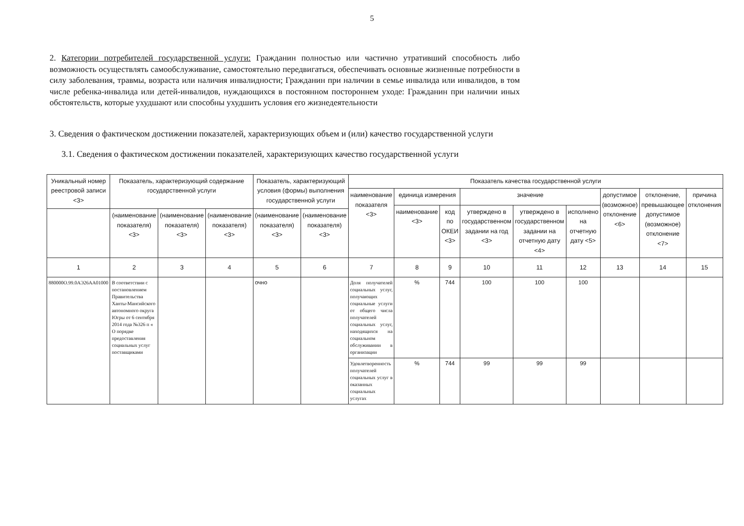5
2. Категории потребителей государственной услуги: Гражданин полностью или частично утративший способность либо возможность осуществлять самообслуживание, самостоятельно передвигаться, обеспечивать основные жизненные потребности в силу заболевания, травмы, возраста или наличия инвалидности; Гражданин при наличии в семье инвалида или инвалидов, в том числе ребенка-инвалида или детей-инвалидов, нуждающихся в постоянном постороннем уходе: Гражданин при наличии иных обстоятельств, которые ухудшают или способны ухудшить условия его жизнедеятельности
3. Сведения о фактическом достижении показателей, характеризующих объем и (или) качество государственной услуги
3.1. Сведения о фактическом достижении показателей, характеризующих качество государственной услуги
| Уникальный номер реестровой записи <3> | Показатель, характеризующий содержание государственной услуги | | | Показатель, характеризующий условия (формы) выполнения государственной услуги | | Показатель качества государственной услуги | | | | | | | | |
| --- | --- | --- | --- | --- | --- | --- | --- | --- | --- | --- | --- | --- | --- | --- |
| | | | | | | наименование показателя <3> | единица измерения | | значение | | | допустимое (возможное) отклонение <6> | отклонение, превышающее допустимое (возможное) отклонение <7> | причина отклонения |
| | | | | | | | наименование <3> | код по ОКЕИ <3> | утверждено в государственном задании на год <3> | утверждено в государственном задании на отчетную дату <4> | исполнено на отчетную дату <5> | | | |
| | (наименование показателя) <3> | (наименование показателя) <3> | (наименование показателя) <3> | (наименование показателя) <3> | (наименование показателя) <3> | | | | | | | | | |
| 1 | 2 | 3 | 4 | 5 | 6 | 7 | 8 | 9 | 10 | 11 | 12 | 13 | 14 | 15 |
| 880000О.99.0АЭ26АА01000 | В соответствии с постановлением Правительства Ханты-Мансийского автономного округа Югры от 6 сентября 2014 года №326 п « О порядке предоставления социальных услуг поставщиками | | | очно | | Доля получателей социальных услуг, получающих социальные услуги от общего числа получателей социальных услуг, находящихся на социальном обслуживании в организации | % | 744 | 100 | 100 | 100 | | | |
| | | | | | | Удовлетворенность получателей социальных услуг в оказанных социальных услугах | % | 744 | 99 | 99 | 99 | | | |